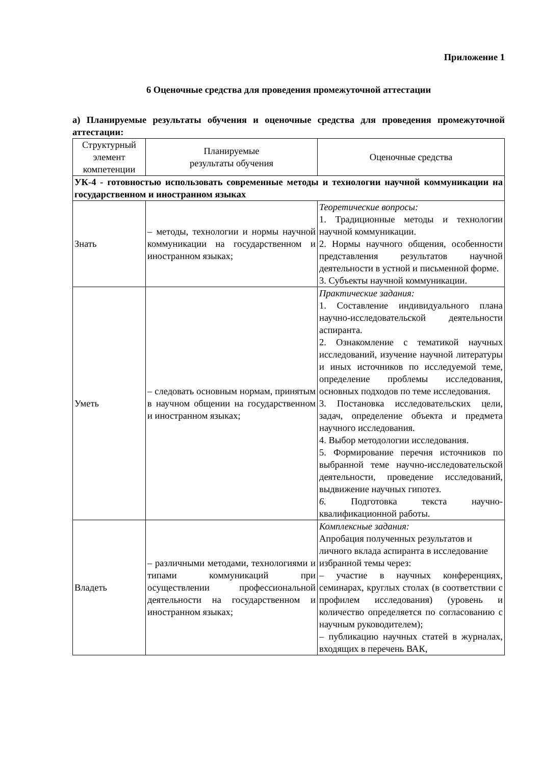Приложение 1
6 Оценочные средства для проведения промежуточной аттестации
а) Планируемые результаты обучения и оценочные средства для проведения промежуточной аттестации:
| Структурный элемент компетенции | Планируемые результаты обучения | Оценочные средства |
| --- | --- | --- |
| УК-4 - готовностью использовать современные методы и технологии научной коммуникации на государственном и иностранном языках | | |
| Знать | – методы, технологии и нормы научной коммуникации на государственном и иностранном языках; | Теоретические вопросы: 1. Традиционные методы и технологии научной коммуникации. 2. Нормы научного общения, особенности представления результатов научной деятельности в устной и письменной форме. 3. Субъекты научной коммуникации. |
| Уметь | – следовать основным нормам, принятым в научном общении на государственном и иностранном языках; | Практические задания: 1. Составление индивидуального плана научно-исследовательской деятельности аспиранта. 2. Ознакомление с тематикой научных исследований, изучение научной литературы и иных источников по исследуемой теме, определение проблемы исследования, основных подходов по теме исследования. 3. Постановка исследовательских цели, задач, определение объекта и предмета научного исследования. 4. Выбор методологии исследования. 5. Формирование перечня источников по выбранной теме научно-исследовательской деятельности, проведение исследований, выдвижение научных гипотез. 6. Подготовка текста научно-квалификационной работы. |
| Владеть | – различными методами, технологиями и типами коммуникаций при осуществлении профессиональной деятельности на государственном и иностранном языках; | Комплексные задания: Апробация полученных результатов и личного вклада аспиранта в исследование избранной темы через: – участие в научных конференциях, семинарах, круглых столах (в соответствии с профилем исследования) (уровень и количество определяется по согласованию с научным руководителем); – публикацию научных статей в журналах, входящих в перечень ВАК, |